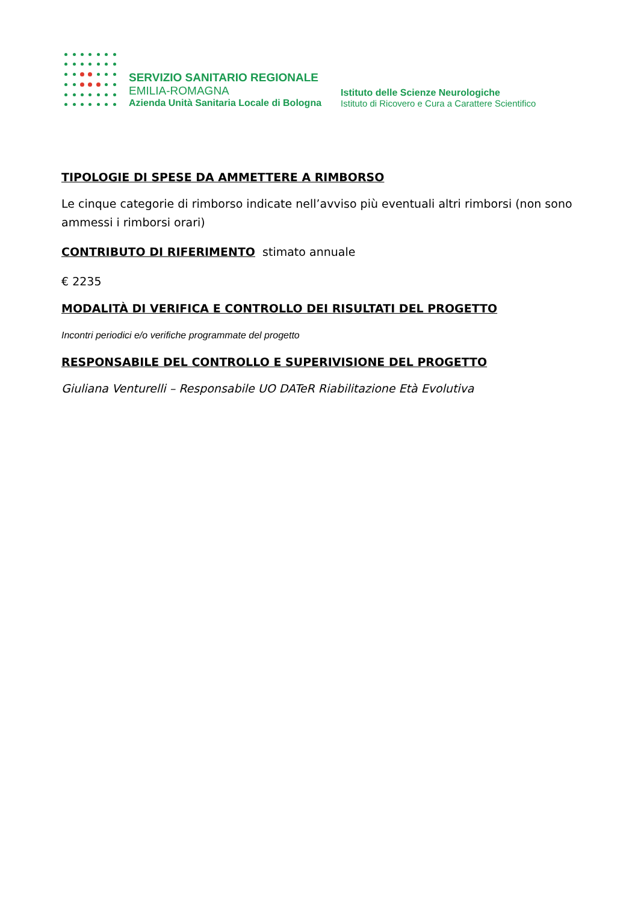SERVIZIO SANITARIO REGIONALE
EMILIA-ROMAGNA
Azienda Unità Sanitaria Locale di Bologna
Istituto delle Scienze Neurologiche
Istituto di Ricovero e Cura a Carattere Scientifico
TIPOLOGIE DI SPESE DA AMMETTERE A RIMBORSO
Le cinque categorie di rimborso indicate nell’avviso più eventuali altri rimborsi (non sono ammessi i rimborsi orari)
CONTRIBUTO DI RIFERIMENTO stimato annuale
€ 2235
MODALITÀ DI VERIFICA E CONTROLLO DEI RISULTATI DEL PROGETTO
Incontri periodici e/o verifiche programmate del progetto
RESPONSABILE DEL CONTROLLO E SUPERIVISIONE DEL PROGETTO
Giuliana Venturelli – Responsabile UO DATeR Riabilitazione Età Evolutiva